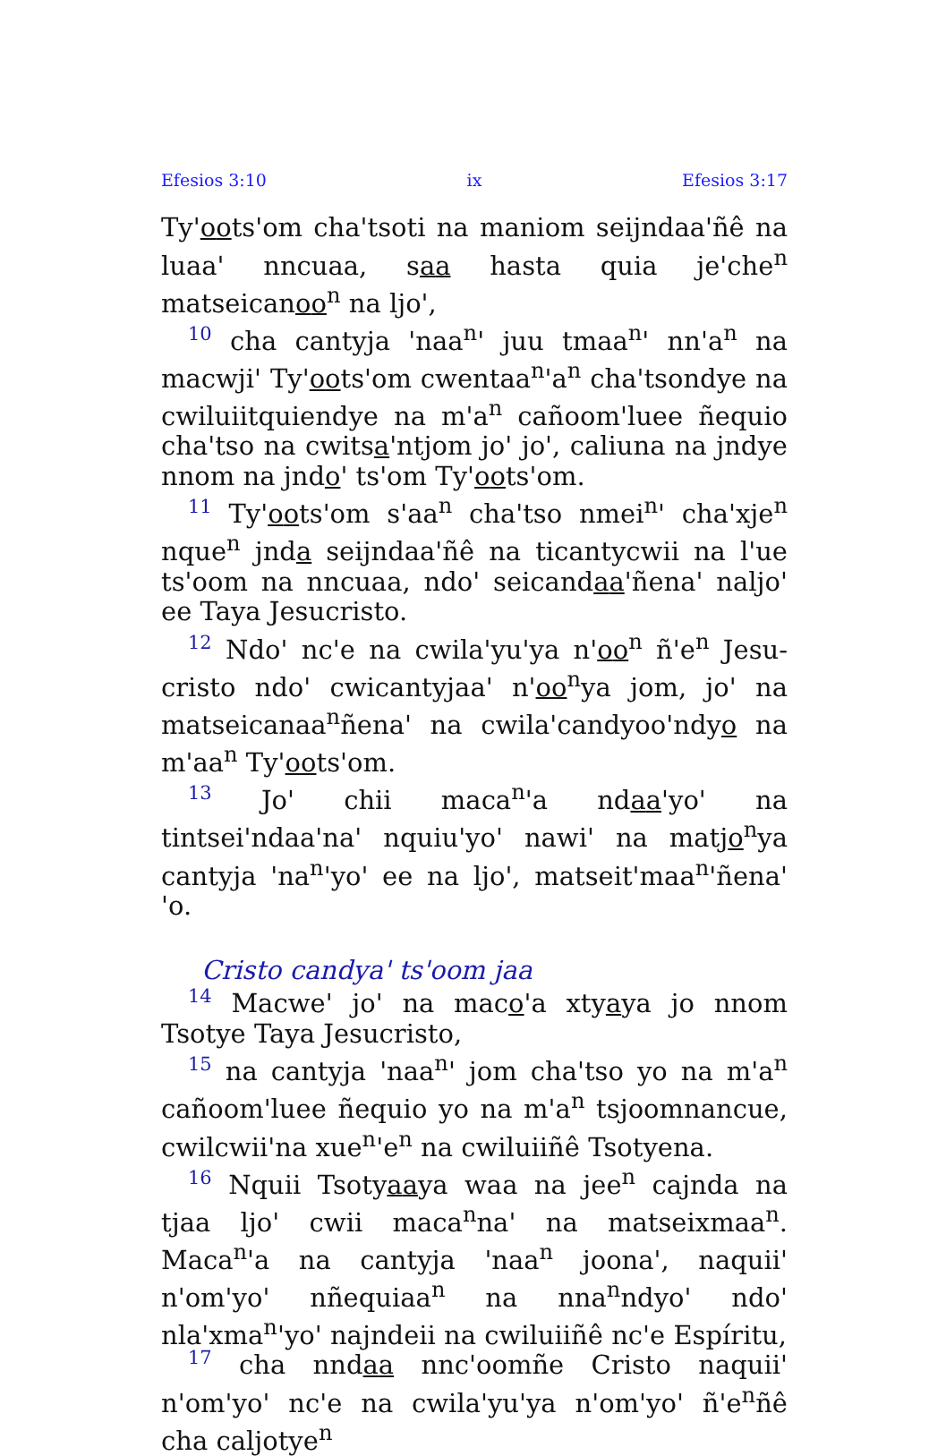Efesios 3:10 ix Efesios 3:17
Ty'oots'om cha'tsoti na maniom seijndaa'ñê na luaa' nncuaa, saa hasta quia je'che<sup>n</sup> matseicanoo<sup>n</sup> na ljo',
10 cha cantyja 'naa<sup>n</sup>' juu tmaa<sup>n</sup>' nn'a<sup>n</sup> na macwji' Ty'oots'om cwentaa<sup>n</sup>'a<sup>n</sup> cha'tsondye na cwilui­itquiendye na m'a<sup>n</sup> cañoom'luee ñequio cha'tso na cwitsa'ntjom jo' jo', caliuna na jndye nnom na jndo' ts'om Ty'oots'om.
11 Ty'oots'om s'aa<sup>n</sup> cha'tso nmei<sup>n</sup>' cha'xje<sup>n</sup> nque<sup>n</sup> jnda seijndaa'ñê na ticantycwii na l'ue ts'oom na nncuaa, ndo' seicandaa'ñena' naljo' ee Taya Jesu­cristo.
12 Ndo' nc'e na cwila'yu'ya n'oo<sup>n</sup> ñ'e<sup>n</sup> Jesu­cristo ndo' cwicantyjaa' n'oo<sup>n</sup>ya jom, jo' na mat­seicanaa<sup>n</sup>ñena' na cwila'candyoo'ndyo na m'aa<sup>n</sup> Ty'oots'om.
13 Jo' chii maca<sup>n</sup>'a ndaa'yo' na tintsei'ndaa'na' nquiu'yo' nawi' na matjo<sup>n</sup>ya cantyja 'na<sup>n</sup>'yo' ee na ljo', matseit'maa<sup>n</sup>'ñena' 'o.
Cristo candya' ts'oom jaa
14 Macwe' jo' na maco'a xtyaya jo nnom Tsotye Taya Jesucristo,
15 na cantyja 'naa<sup>n</sup>' jom cha'tso yo na m'a<sup>n</sup> cañoom'luee ñequio yo na m'a<sup>n</sup> tsjoomnancue, cwilcwii'na xue<sup>n</sup>'e<sup>n</sup> na cwiluiiñê Tsotyena.
16 Nquii Tsotyaaya waa na jee<sup>n</sup> cajnda na tjaa ljo' cwii maca<sup>n</sup>na' na matseixmaa<sup>n</sup>. Maca<sup>n</sup>'a na cantyja 'naa<sup>n</sup> joona', naquii' n'om'yo' nñequiaa<sup>n</sup> na nna<sup>n</sup>ndyo' ndo' nla'xma<sup>n</sup>'yo' najndeii na cwiluiiñê nc'e Espíritu,
17 cha nndaa nnc'oomñe Cristo naquii' n'om'yo' nc'e na cwila'yu'ya n'om'yo' ñ'e<sup>n</sup>ñê cha caljotye<sup>n</sup>